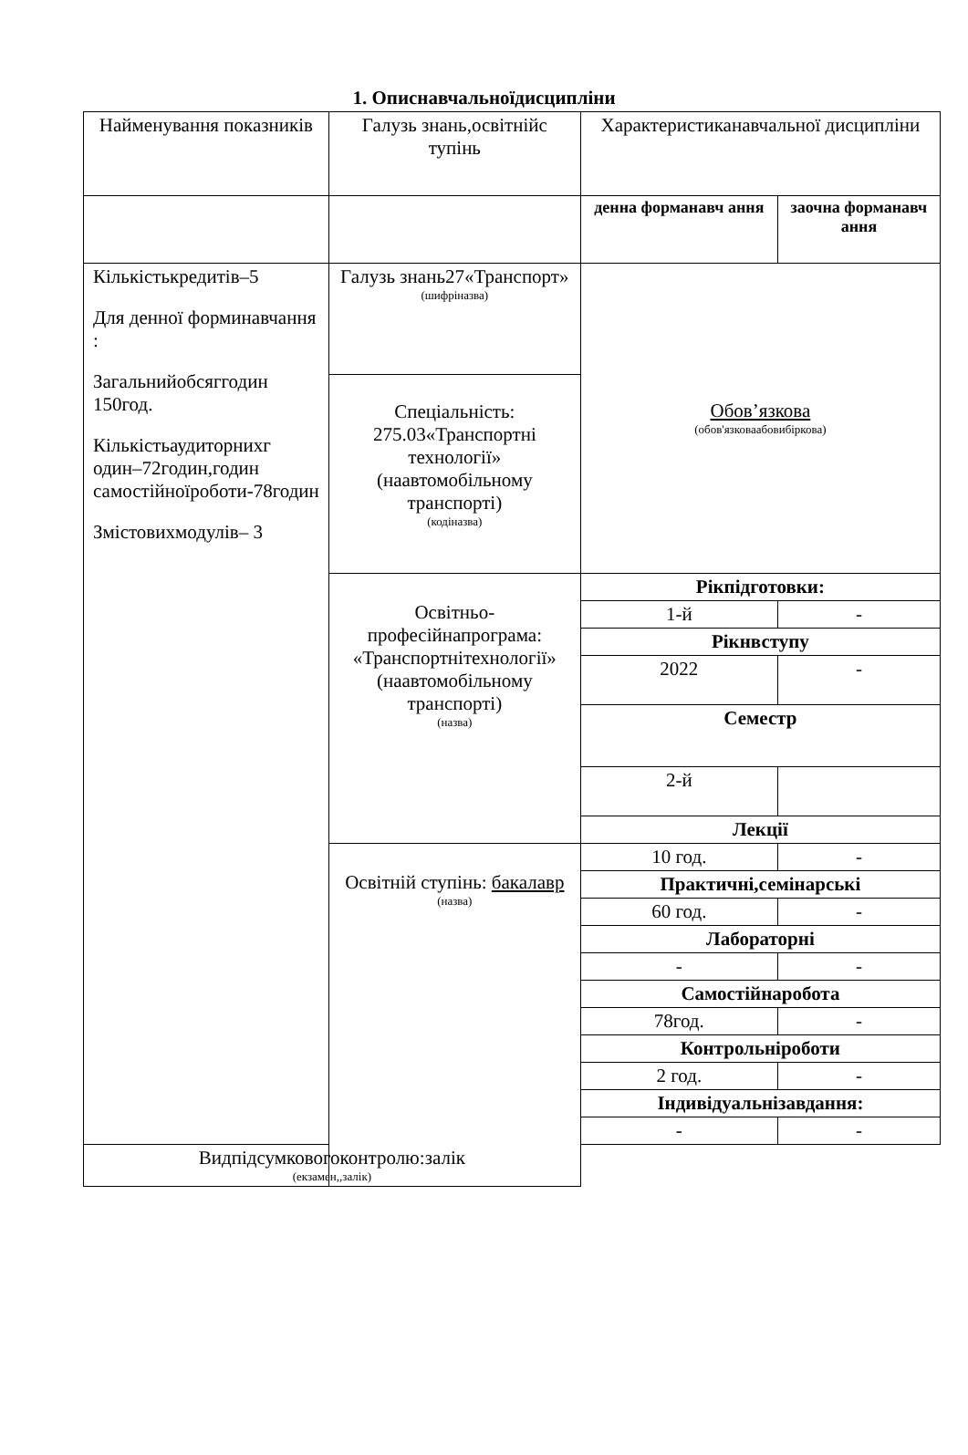1. Описнавчальноїдисципліни
| Найменування показників | Галузь знань,освітнійс тупінь | Характеристиканавчальної дисципліни | |
| | | денна форманавч ання | заочна форманавч ання |
| Кількістькредитів–5 Для денної форминавчання : Загальнийобсяггодин 150год. Кількістьаудиторнихг один–72годин,годин самостійноїроботи-78годин Змістовихмодулів– 3 | Галузь знань27«Транспорт» (шифріназва) | Обов’язкова (обов'язковаабовибіркова) | |
| | Спеціальність: 275.03«Транспортні технології» (наавтомобільному транспорті) (кодіназва) | | |
| | Освітньо-професійнапрограма: «Транспортнітехнології» (наавтомобільному транспорті) (назва) | Рікпідготовки: | |
| | | 1-й | - |
| | | Рікнвступу | |
| | | 2022 | - |
| | | Семестр | |
| | | 2-й | |
| | | Лекції | |
| | Освітній ступінь: бакалавр (назва) | 10 год. | - |
| | | Практичні,семінарські | |
| | | 60 год. | - |
| | | Лабораторні | |
| | | - | - |
| | | Самостійнаробота | |
| | | 78год. | - |
| | | Контрольніроботи | |
| | | 2 год. | - |
| | | Індивідуальнізавдання: | |
| | | - | - |
| Видпідсумковогоконтролю:залік (екзамен,,залік) | | | |